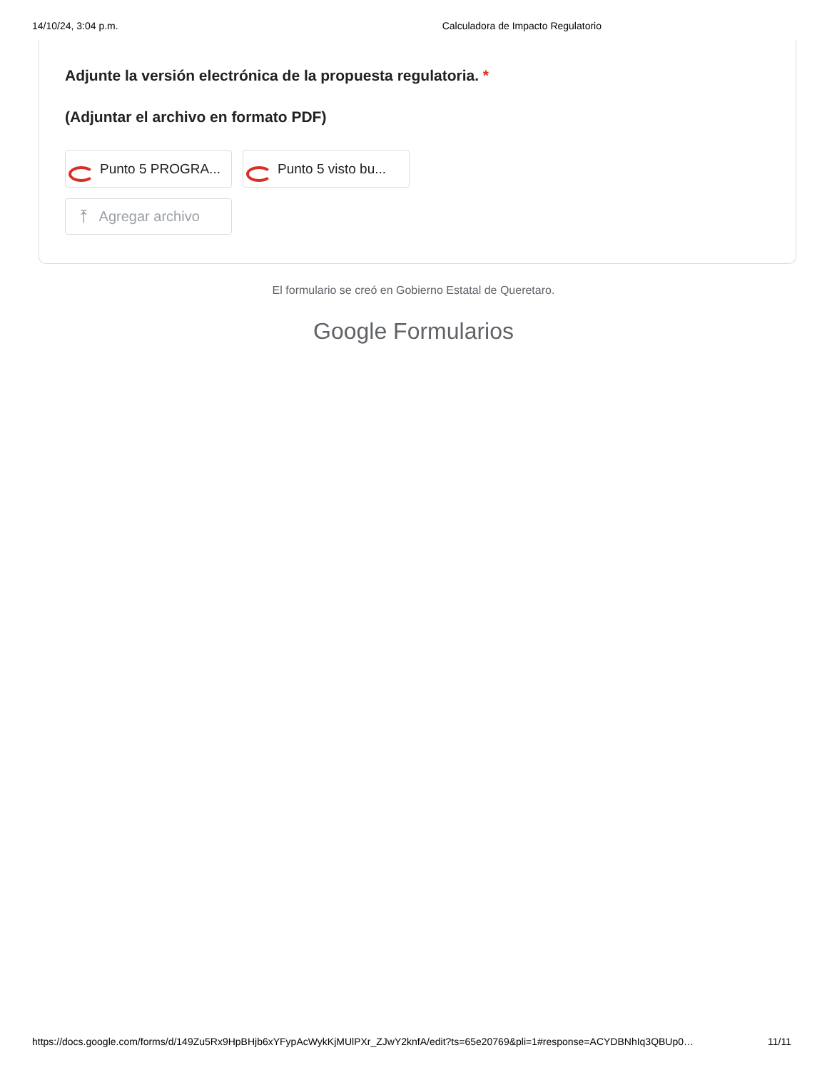14/10/24, 3:04 p.m. Calculadora de Impacto Regulatorio
Adjunte la versión electrónica de la propuesta regulatoria. *
(Adjuntar el archivo en formato PDF)
Punto 5 PROGRA... Punto 5 visto bu...
⤒ Agregar archivo
El formulario se creó en Gobierno Estatal de Queretaro.
Google Formularios
https://docs.google.com/forms/d/149Zu5Rx9HpBHjb6xYFypAcWykKjMUlPXr_ZJwY2knfA/edit?ts=65e20769&pli=1#response=ACYDBNhIq3QBUp0… 11/11